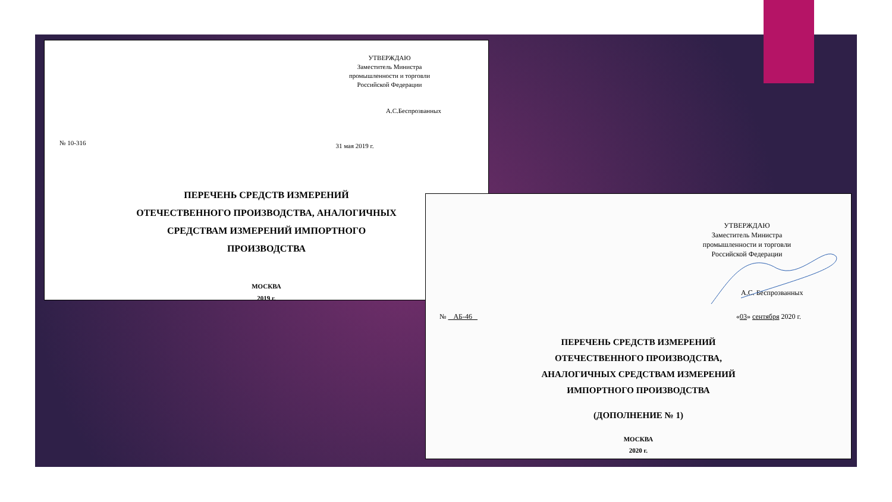УТВЕРЖДАЮ
Заместитель Министра
промышленности и торговли
Российской Федерации
А.С.Беспрозванных
№ 10-316 31 мая 2019 г.
ПЕРЕЧЕНЬ СРЕДСТВ ИЗМЕРЕНИЙ
ОТЕЧЕСТВЕННОГО ПРОИЗВОДСТВА, АНАЛОГИЧНЫХ
СРЕДСТВАМ ИЗМЕРЕНИЙ ИМПОРТНОГО
ПРОИЗВОДСТВА
МОСКВА
2019 г.
УТВЕРЖДАЮ
Заместитель Министра
промышленности и торговли
Российской Федерации
А.С. Беспрозванных
№ АБ-46 «03» сентября 2020 г.
ПЕРЕЧЕНЬ СРЕДСТВ ИЗМЕРЕНИЙ
ОТЕЧЕСТВЕННОГО ПРОИЗВОДСТВА,
АНАЛОГИЧНЫХ СРЕДСТВАМ ИЗМЕРЕНИЙ
ИМПОРТНОГО ПРОИЗВОДСТВА
(ДОПОЛНЕНИЕ № 1)
МОСКВА
2020 г.